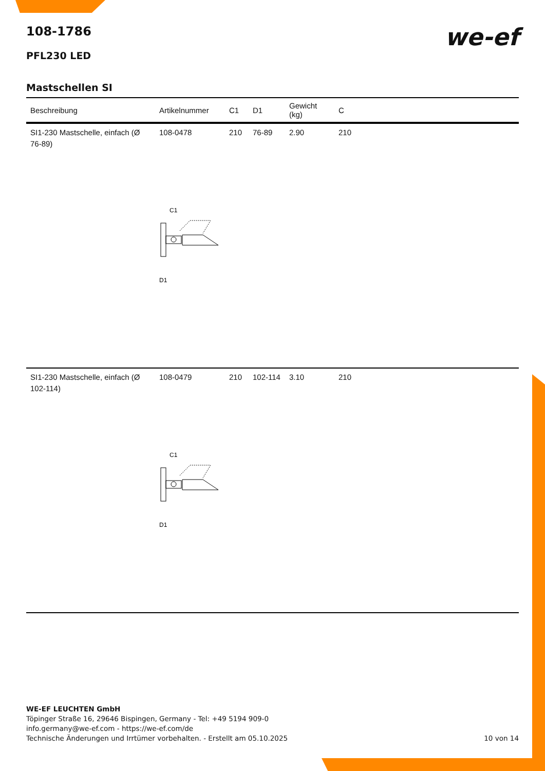108-1786
PFL230 LED
we-ef
Mastschellen SI
| Beschreibung | Artikelnummer | C1 | D1 | Gewicht (kg) | C |
| --- | --- | --- | --- | --- | --- |
| SI1-230 Mastschelle, einfach (Ø 76-89) | 108-0478 C1 D1 | 210 | 76-89 | 2.90 | 210 |
| SI1-230 Mastschelle, einfach (Ø 102-114) | 108-0479 C1 D1 | 210 | 102-114 | 3.10 | 210 |
WE-EF LEUCHTEN GmbH
Töpinger Straße 16, 29646 Bispingen, Germany - Tel: +49 5194 909-0
info.germany@we-ef.com - https://we-ef.com/de
Technische Änderungen und Irrtümer vorbehalten. - Erstellt am 05.10.2025 10 von 14